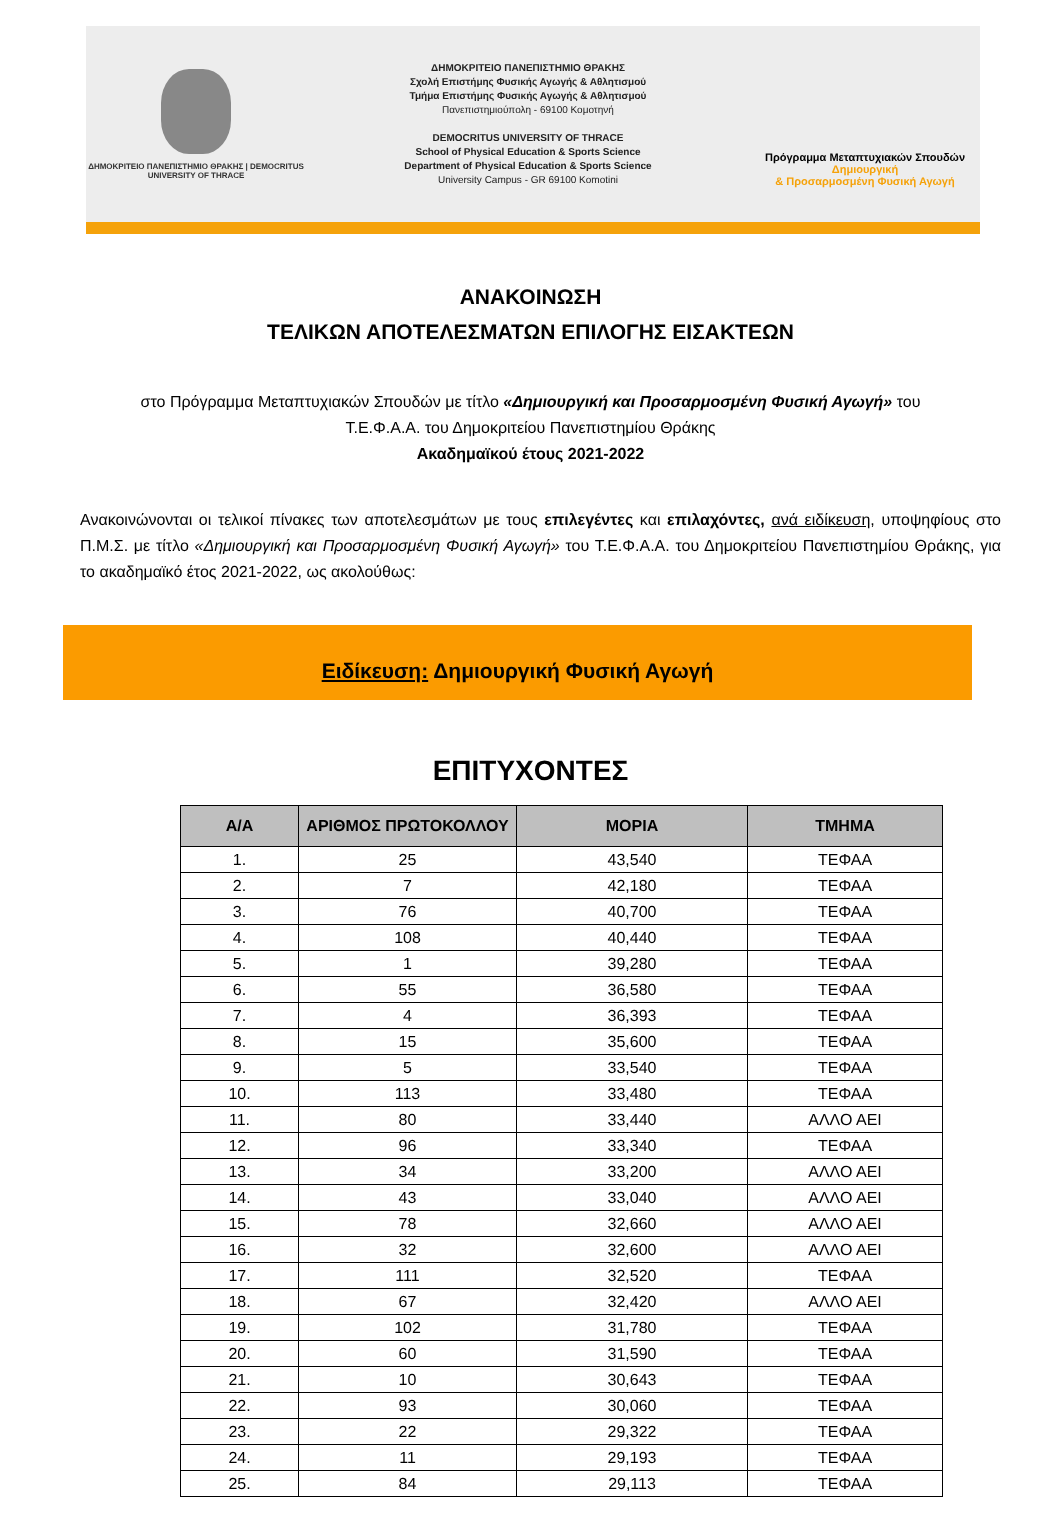ΔΗΜΟΚΡΙΤΕΙΟ ΠΑΝΕΠΙΣΤΗΜΙΟ ΘΡΑΚΗΣ | DEMOCRITUS UNIVERSITY OF THRACE
ΔΗΜΟΚΡΙΤΕΙΟ ΠΑΝΕΠΙΣΤΗΜΙΟ ΘΡΑΚΗΣ
Σχολή Επιστήμης Φυσικής Αγωγής & Αθλητισμού
Τμήμα Επιστήμης Φυσικής Αγωγής & Αθλητισμού
Πανεπιστημιούπολη - 69100 Κομοτηνή
DEMOCRITUS UNIVERSITY OF THRACE
School of Physical Education & Sports Science
Department of Physical Education & Sports Science
University Campus - GR 69100 Komotini
Πρόγραμμα Μεταπτυχιακών Σπουδών
Δημιουργική
& Προσαρμοσμένη Φυσική Αγωγή
ΑΝΑΚΟΙΝΩΣΗ
ΤΕΛΙΚΩΝ ΑΠΟΤΕΛΕΣΜΑΤΩΝ ΕΠΙΛΟΓΗΣ ΕΙΣΑΚΤΕΩΝ
στο Πρόγραμμα Μεταπτυχιακών Σπουδών με τίτλο «Δημιουργική και Προσαρμοσμένη Φυσική Αγωγή» του
Τ.Ε.Φ.Α.Α. του Δημοκριτείου Πανεπιστημίου Θράκης
Ακαδημαϊκού έτους 2021-2022
Ανακοινώνονται οι τελικοί πίνακες των αποτελεσμάτων με τους επιλεγέντες και επιλαχόντες, ανά ειδίκευση, υποψηφίους στο Π.Μ.Σ. με τίτλο «Δημιουργική και Προσαρμοσμένη Φυσική Αγωγή» του Τ.Ε.Φ.Α.Α. του Δημοκριτείου Πανεπιστημίου Θράκης, για το ακαδημαϊκό έτος 2021-2022, ως ακολούθως:
Ειδίκευση: Δημιουργική Φυσική Αγωγή
ΕΠΙΤΥΧΟΝΤΕΣ
| Α/Α | ΑΡΙΘΜΟΣ ΠΡΩΤΟΚΟΛΛΟΥ | ΜΟΡΙΑ | ΤΜΗΜΑ |
| --- | --- | --- | --- |
| 1. | 25 | 43,540 | ΤΕΦΑΑ |
| 2. | 7 | 42,180 | ΤΕΦΑΑ |
| 3. | 76 | 40,700 | ΤΕΦΑΑ |
| 4. | 108 | 40,440 | ΤΕΦΑΑ |
| 5. | 1 | 39,280 | ΤΕΦΑΑ |
| 6. | 55 | 36,580 | ΤΕΦΑΑ |
| 7. | 4 | 36,393 | ΤΕΦΑΑ |
| 8. | 15 | 35,600 | ΤΕΦΑΑ |
| 9. | 5 | 33,540 | ΤΕΦΑΑ |
| 10. | 113 | 33,480 | ΤΕΦΑΑ |
| 11. | 80 | 33,440 | ΑΛΛΟ ΑΕΙ |
| 12. | 96 | 33,340 | ΤΕΦΑΑ |
| 13. | 34 | 33,200 | ΑΛΛΟ ΑΕΙ |
| 14. | 43 | 33,040 | ΑΛΛΟ ΑΕΙ |
| 15. | 78 | 32,660 | ΑΛΛΟ ΑΕΙ |
| 16. | 32 | 32,600 | ΑΛΛΟ ΑΕΙ |
| 17. | 111 | 32,520 | ΤΕΦΑΑ |
| 18. | 67 | 32,420 | ΑΛΛΟ ΑΕΙ |
| 19. | 102 | 31,780 | ΤΕΦΑΑ |
| 20. | 60 | 31,590 | ΤΕΦΑΑ |
| 21. | 10 | 30,643 | ΤΕΦΑΑ |
| 22. | 93 | 30,060 | ΤΕΦΑΑ |
| 23. | 22 | 29,322 | ΤΕΦΑΑ |
| 24. | 11 | 29,193 | ΤΕΦΑΑ |
| 25. | 84 | 29,113 | ΤΕΦΑΑ |